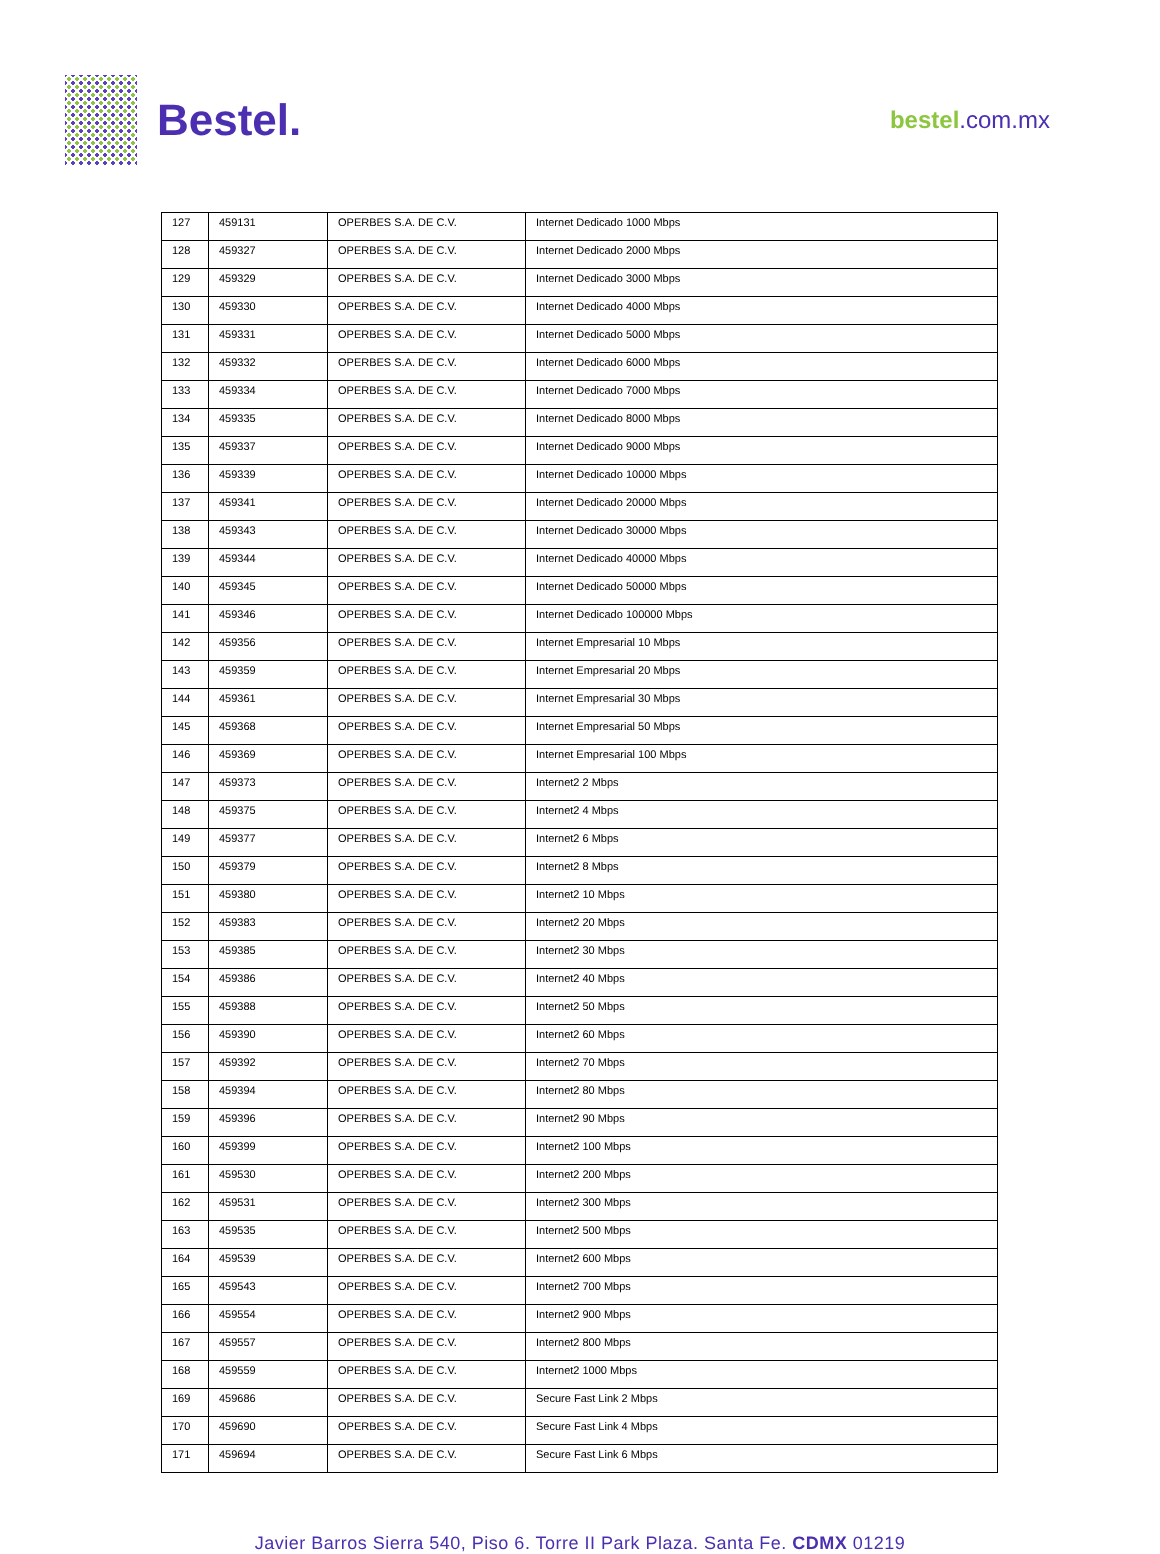Bestel.
bestel.com.mx
| 127 | 459131 | OPERBES S.A. DE C.V. | Internet Dedicado 1000 Mbps |
| 128 | 459327 | OPERBES S.A. DE C.V. | Internet Dedicado 2000 Mbps |
| 129 | 459329 | OPERBES S.A. DE C.V. | Internet Dedicado 3000 Mbps |
| 130 | 459330 | OPERBES S.A. DE C.V. | Internet Dedicado 4000 Mbps |
| 131 | 459331 | OPERBES S.A. DE C.V. | Internet Dedicado 5000 Mbps |
| 132 | 459332 | OPERBES S.A. DE C.V. | Internet Dedicado 6000 Mbps |
| 133 | 459334 | OPERBES S.A. DE C.V. | Internet Dedicado 7000 Mbps |
| 134 | 459335 | OPERBES S.A. DE C.V. | Internet Dedicado 8000 Mbps |
| 135 | 459337 | OPERBES S.A. DE C.V. | Internet Dedicado 9000 Mbps |
| 136 | 459339 | OPERBES S.A. DE C.V. | Internet Dedicado 10000 Mbps |
| 137 | 459341 | OPERBES S.A. DE C.V. | Internet Dedicado 20000 Mbps |
| 138 | 459343 | OPERBES S.A. DE C.V. | Internet Dedicado 30000 Mbps |
| 139 | 459344 | OPERBES S.A. DE C.V. | Internet Dedicado 40000 Mbps |
| 140 | 459345 | OPERBES S.A. DE C.V. | Internet Dedicado 50000 Mbps |
| 141 | 459346 | OPERBES S.A. DE C.V. | Internet Dedicado 100000 Mbps |
| 142 | 459356 | OPERBES S.A. DE C.V. | Internet Empresarial 10 Mbps |
| 143 | 459359 | OPERBES S.A. DE C.V. | Internet Empresarial 20 Mbps |
| 144 | 459361 | OPERBES S.A. DE C.V. | Internet Empresarial 30 Mbps |
| 145 | 459368 | OPERBES S.A. DE C.V. | Internet Empresarial 50 Mbps |
| 146 | 459369 | OPERBES S.A. DE C.V. | Internet Empresarial 100 Mbps |
| 147 | 459373 | OPERBES S.A. DE C.V. | Internet2 2 Mbps |
| 148 | 459375 | OPERBES S.A. DE C.V. | Internet2 4 Mbps |
| 149 | 459377 | OPERBES S.A. DE C.V. | Internet2 6 Mbps |
| 150 | 459379 | OPERBES S.A. DE C.V. | Internet2 8 Mbps |
| 151 | 459380 | OPERBES S.A. DE C.V. | Internet2 10 Mbps |
| 152 | 459383 | OPERBES S.A. DE C.V. | Internet2 20 Mbps |
| 153 | 459385 | OPERBES S.A. DE C.V. | Internet2 30 Mbps |
| 154 | 459386 | OPERBES S.A. DE C.V. | Internet2 40 Mbps |
| 155 | 459388 | OPERBES S.A. DE C.V. | Internet2 50 Mbps |
| 156 | 459390 | OPERBES S.A. DE C.V. | Internet2 60 Mbps |
| 157 | 459392 | OPERBES S.A. DE C.V. | Internet2 70 Mbps |
| 158 | 459394 | OPERBES S.A. DE C.V. | Internet2 80 Mbps |
| 159 | 459396 | OPERBES S.A. DE C.V. | Internet2 90 Mbps |
| 160 | 459399 | OPERBES S.A. DE C.V. | Internet2 100 Mbps |
| 161 | 459530 | OPERBES S.A. DE C.V. | Internet2 200 Mbps |
| 162 | 459531 | OPERBES S.A. DE C.V. | Internet2 300 Mbps |
| 163 | 459535 | OPERBES S.A. DE C.V. | Internet2 500 Mbps |
| 164 | 459539 | OPERBES S.A. DE C.V. | Internet2 600 Mbps |
| 165 | 459543 | OPERBES S.A. DE C.V. | Internet2 700 Mbps |
| 166 | 459554 | OPERBES S.A. DE C.V. | Internet2 900 Mbps |
| 167 | 459557 | OPERBES S.A. DE C.V. | Internet2 800 Mbps |
| 168 | 459559 | OPERBES S.A. DE C.V. | Internet2 1000 Mbps |
| 169 | 459686 | OPERBES S.A. DE C.V. | Secure Fast Link 2 Mbps |
| 170 | 459690 | OPERBES S.A. DE C.V. | Secure Fast Link 4 Mbps |
| 171 | 459694 | OPERBES S.A. DE C.V. | Secure Fast Link 6 Mbps |
Javier Barros Sierra 540, Piso 6. Torre II Park Plaza. Santa Fe. CDMX 01219